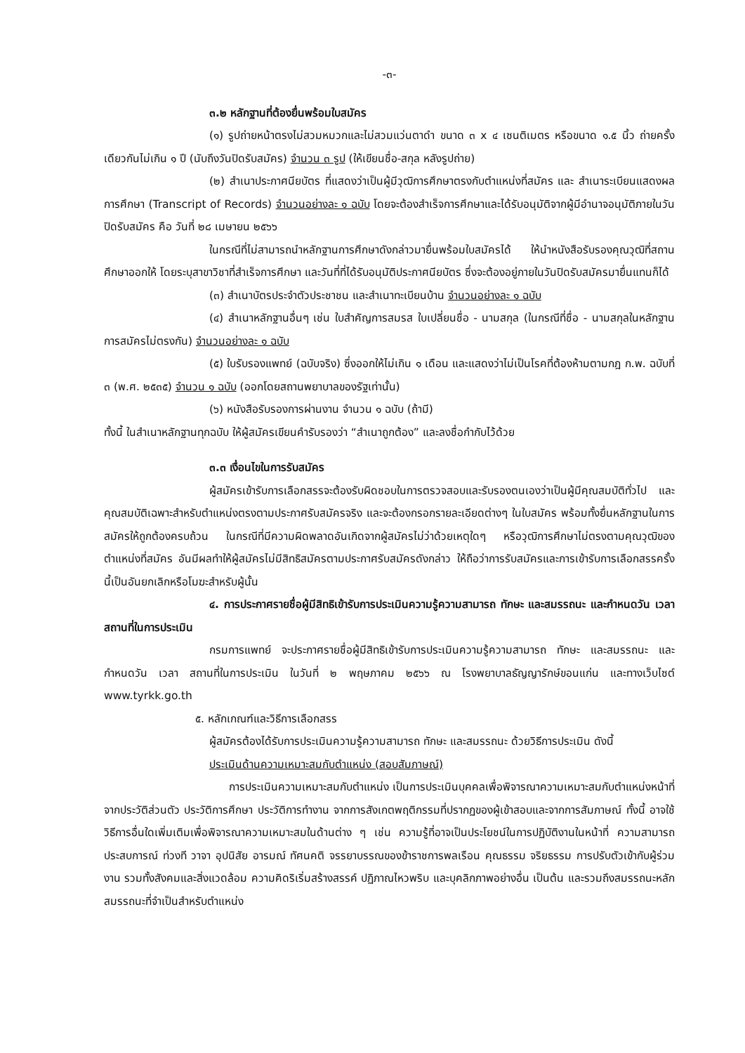-๓-
๓.๒ หลักฐานที่ต้องยื่นพร้อมใบสมัคร
(๑) รูปถ่ายหน้าตรงไม่สวมหมวกและไม่สวมแว่นตาดำ ขนาด ๓ x ๔ เซนติเมตร หรือขนาด ๑.๕ นิ้ว ถ่ายครั้งเดียวกันไม่เกิน ๑ ปี (นับถึงวันปิดรับสมัคร) จำนวน ๓ รูป (ให้เขียนชื่อ-สกุล หลังรูปถ่าย)
(๒) สำเนาประกาศนียบัตร ที่แสดงว่าเป็นผู้มีวุฒิการศึกษาตรงกับตำแหน่งที่สมัคร และ สำเนาระเบียนแสดงผลการศึกษา (Transcript of Records) จำนวนอย่างละ ๑ ฉบับ โดยจะต้องสำเร็จการศึกษาและได้รับอนุมัติจากผู้มีอำนาจอนุมัติภายในวันปิดรับสมัคร คือ วันที่ ๒๘ เมษายน ๒๕๖๖
ในกรณีที่ไม่สามารถนำหลักฐานการศึกษาดังกล่าวมายื่นพร้อมใบสมัครได้ ให้นำหนังสือรับรองคุณวุฒิที่สถานศึกษาออกให้ โดยระบุสาขาวิชาที่สำเร็จการศึกษา และวันที่ที่ได้รับอนุมัติประกาศนียบัตร ซึ่งจะต้องอยู่ภายในวันปิดรับสมัครมายื่นแทนก็ได้
(๓) สำเนาบัตรประจำตัวประชาชน และสำเนาทะเบียนบ้าน จำนวนอย่างละ ๑ ฉบับ
(๔) สำเนาหลักฐานอื่นๆ เช่น ใบสำคัญการสมรส ใบเปลี่ยนชื่อ - นามสกุล (ในกรณีที่ชื่อ - นามสกุลในหลักฐานการสมัครไม่ตรงกัน) จำนวนอย่างละ ๑ ฉบับ
(๕) ใบรับรองแพทย์ (ฉบับจริง) ซึ่งออกให้ไม่เกิน ๑ เดือน และแสดงว่าไม่เป็นโรคที่ต้องห้ามตามกฎ ก.พ. ฉบับที่ ๓ (พ.ศ. ๒๕๓๕) จำนวน ๑ ฉบับ (ออกโดยสถานพยาบาลของรัฐเท่านั้น)
(๖) หนังสือรับรองการผ่านงาน จำนวน ๑ ฉบับ (ถ้ามี)
ทั้งนี้ ในสำเนาหลักฐานทุกฉบับ ให้ผู้สมัครเขียนคำรับรองว่า “สำเนาถูกต้อง” และลงชื่อกำกับไว้ด้วย
๓.๓ เงื่อนไขในการรับสมัคร
ผู้สมัครเข้ารับการเลือกสรรจะต้องรับผิดชอบในการตรวจสอบและรับรองตนเองว่าเป็นผู้มีคุณสมบัติทั่วไป และคุณสมบัติเฉพาะสำหรับตำแหน่งตรงตามประกาศรับสมัครจริง และจะต้องกรอกรายละเอียดต่างๆ ในใบสมัคร พร้อมทั้งยื่นหลักฐานในการสมัครให้ถูกต้องครบถ้วน ในกรณีที่มีความผิดพลาดอันเกิดจากผู้สมัครไม่ว่าด้วยเหตุใดๆ หรือวุฒิการศึกษาไม่ตรงตามคุณวุฒิของตำแหน่งที่สมัคร อันมีผลทำให้ผู้สมัครไม่มีสิทธิสมัครตามประกาศรับสมัครดังกล่าว ให้ถือว่าการรับสมัครและการเข้ารับการเลือกสรรครั้งนี้เป็นอันยกเลิกหรือโมฆะสำหรับผู้นั้น
๔. การประกาศรายชื่อผู้มีสิทธิเข้ารับการประเมินความรู้ความสามารถ ทักษะ และสมรรถนะ และกำหนดวัน เวลา สถานที่ในการประเมิน
กรมการแพทย์ จะประกาศรายชื่อผู้มีสิทธิเข้ารับการประเมินความรู้ความสามารถ ทักษะ และสมรรถนะ และกำหนดวัน เวลา สถานที่ในการประเมิน ในวันที่ ๒ พฤษภาคม ๒๕๖๖ ณ โรงพยาบาลธัญญารักษ์ขอนแก่น และทางเว็บไซต์ www.tyrkk.go.th
๕. หลักเกณฑ์และวิธีการเลือกสรร
ผู้สมัครต้องได้รับการประเมินความรู้ความสามารถ ทักษะ และสมรรถนะ ด้วยวิธีการประเมิน ดังนี้
ประเมินด้านความเหมาะสมกับตำแหน่ง (สอบสัมภาษณ์)
การประเมินความเหมาะสมกับตำแหน่ง เป็นการประเมินบุคคลเพื่อพิจารณาความเหมาะสมกับตำแหน่งหน้าที่จากประวัติส่วนตัว ประวัติการศึกษา ประวัติการทำงาน จากการสังเกตพฤติกรรมที่ปรากฏของผู้เข้าสอบและจากการสัมภาษณ์ ทั้งนี้ อาจใช้วิธีการอื่นใดเพิ่มเติมเพื่อพิจารณาความเหมาะสมในด้านต่าง ๆ เช่น ความรู้ที่อาจเป็นประโยชน์ในการปฏิบัติงานในหน้าที่ ความสามารถ ประสบการณ์ ท่วงที วาจา อุปนิสัย อารมณ์ ทัศนคติ จรรยาบรรณของข้าราชการพลเรือน คุณธรรม จริยธรรม การปรับตัวเข้ากับผู้ร่วมงาน รวมทั้งสังคมและสิ่งแวดล้อม ความคิดริเริ่มสร้างสรรค์ ปฏิภาณไหวพริบ และบุคลิกภาพอย่างอื่น เป็นต้น และรวมถึงสมรรถนะหลัก สมรรถนะที่จำเป็นสำหรับตำแหน่ง